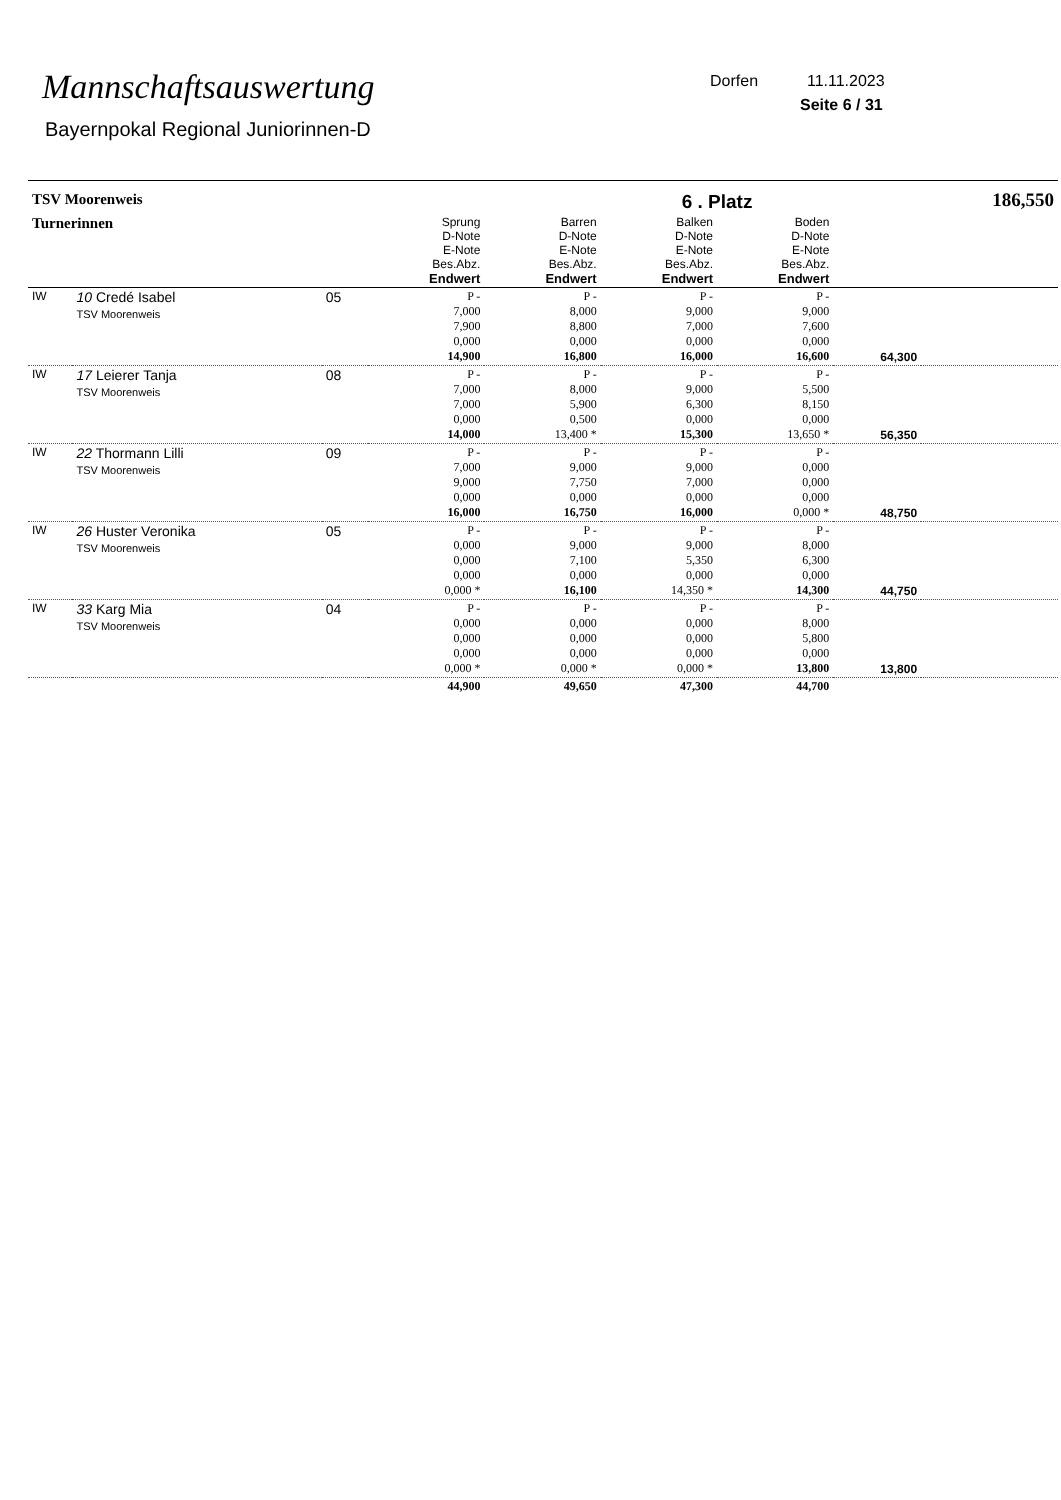Mannschaftsauswertung
Bayernpokal Regional Juniorinnen-D
Dorfen 11.11.2023
Seite 6 / 31
| TSV Moorenweis | | | | | 6 . Platz | | | 186,550 |
| Turnerinnen | | | Sprung D-Note E-Note Bes.Abz. Endwert | Barren D-Note E-Note Bes.Abz. Endwert | Balken D-Note E-Note Bes.Abz. Endwert | Boden D-Note E-Note Bes.Abz. Endwert | | |
| IW | 10 Credé Isabel TSV Moorenweis | 05 | P - 7,000 7,900 0,000 14,900 | P - 8,000 8,800 0,000 16,800 | P - 9,000 7,000 0,000 16,000 | P - 9,000 7,600 0,000 16,600 | 64,300 | |
| IW | 17 Leierer Tanja TSV Moorenweis | 08 | P - 7,000 7,000 0,000 14,000 | P - 8,000 5,900 0,500 13,400 * | P - 9,000 6,300 0,000 15,300 | P - 5,500 8,150 0,000 13,650 * | 56,350 | |
| IW | 22 Thormann Lilli TSV Moorenweis | 09 | P - 7,000 9,000 0,000 16,000 | P - 9,000 7,750 0,000 16,750 | P - 9,000 7,000 0,000 16,000 | P - 0,000 0,000 0,000 0,000 * | 48,750 | |
| IW | 26 Huster Veronika TSV Moorenweis | 05 | P - 0,000 0,000 0,000 0,000 * | P - 9,000 7,100 0,000 16,100 | P - 9,000 5,350 0,000 14,350 * | P - 8,000 6,300 0,000 14,300 | 44,750 | |
| IW | 33 Karg Mia TSV Moorenweis | 04 | P - 0,000 0,000 0,000 0,000 * | P - 0,000 0,000 0,000 0,000 * | P - 0,000 0,000 0,000 0,000 * | P - 8,000 5,800 0,000 13,800 | 13,800 | |
| | | | 44,900 | 49,650 | 47,300 | 44,700 | | |